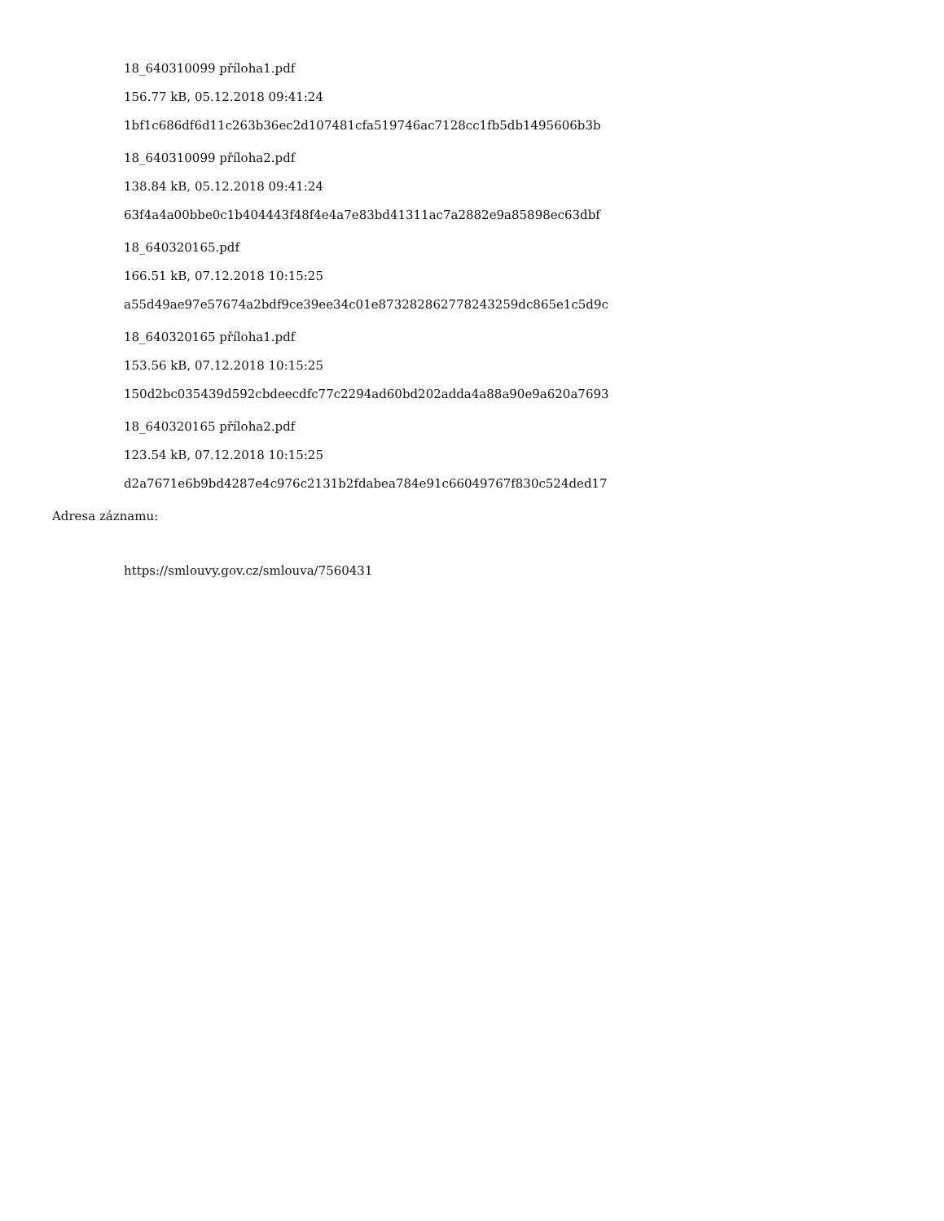18_640310099 příloha1.pdf
156.77 kB, 05.12.2018 09:41:24
1bf1c686df6d11c263b36ec2d107481cfa519746ac7128cc1fb5db1495606b3b
18_640310099 příloha2.pdf
138.84 kB, 05.12.2018 09:41:24
63f4a4a00bbe0c1b404443f48f4e4a7e83bd41311ac7a2882e9a85898ec63dbf
18_640320165.pdf
166.51 kB, 07.12.2018 10:15:25
a55d49ae97e57674a2bdf9ce39ee34c01e873282862778243259dc865e1c5d9c
18_640320165 příloha1.pdf
153.56 kB, 07.12.2018 10:15:25
150d2bc035439d592cbdeecdfc77c2294ad60bd202adda4a88a90e9a620a7693
18_640320165 příloha2.pdf
123.54 kB, 07.12.2018 10:15:25
d2a7671e6b9bd4287e4c976c2131b2fdabea784e91c66049767f830c524ded17
Adresa záznamu:
https://smlouvy.gov.cz/smlouva/7560431